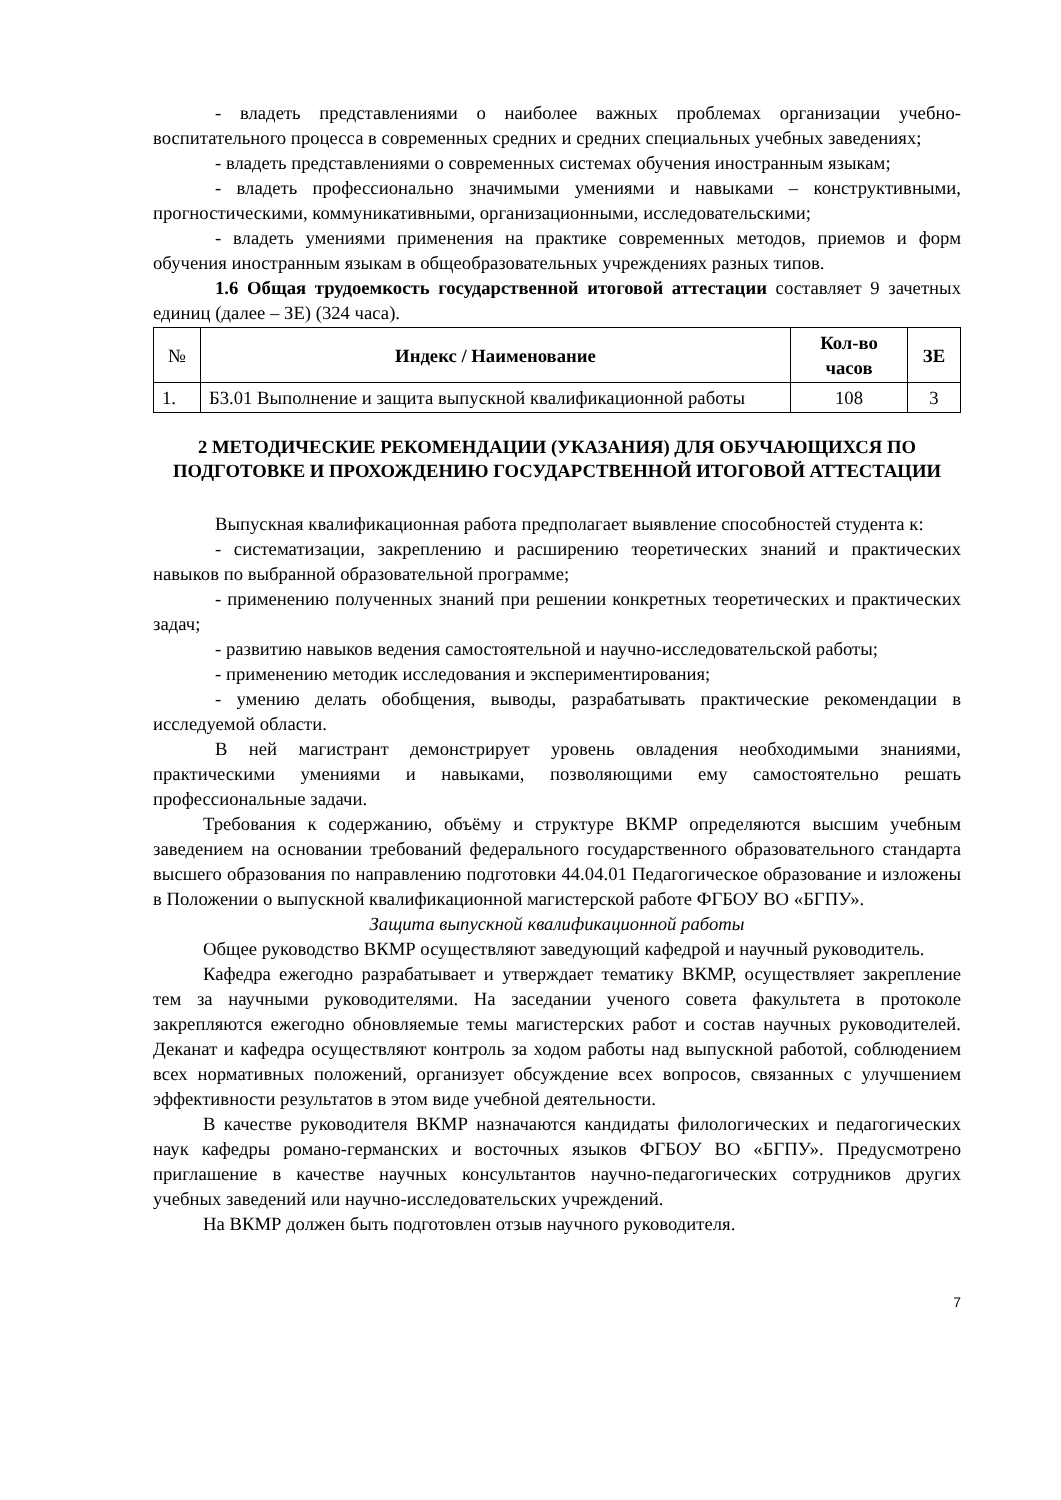- владеть представлениями о наиболее важных проблемах организации учебно-воспитательного процесса в современных средних и средних специальных учебных заведениях;
- владеть представлениями о современных системах обучения иностранным языкам;
- владеть профессионально значимыми умениями и навыками – конструктивными, прогностическими, коммуникативными, организационными, исследовательскими;
- владеть умениями применения на практике современных методов, приемов и форм обучения иностранным языкам в общеобразовательных учреждениях разных типов.
1.6 Общая трудоемкость государственной итоговой аттестации составляет 9 зачетных единиц (далее – ЗЕ) (324 часа).
| № | Индекс / Наименование | Кол-во часов | ЗЕ |
| --- | --- | --- | --- |
| 1. | Б3.01 Выполнение и защита выпускной квалификационной работы | 108 | 3 |
2 МЕТОДИЧЕСКИЕ РЕКОМЕНДАЦИИ (УКАЗАНИЯ) ДЛЯ ОБУЧАЮЩИХСЯ ПО ПОДГОТОВКЕ И ПРОХОЖДЕНИЮ ГОСУДАРСТВЕННОЙ ИТОГОВОЙ АТТЕСТАЦИИ
Выпускная квалификационная работа предполагает выявление способностей студента к:
- систематизации, закреплению и расширению теоретических знаний и практических навыков по выбранной образовательной программе;
- применению полученных знаний при решении конкретных теоретических и практических задач;
- развитию навыков ведения самостоятельной и научно-исследовательской работы;
- применению методик исследования и экспериментирования;
- умению делать обобщения, выводы, разрабатывать практические рекомендации в исследуемой области.
В ней магистрант демонстрирует уровень овладения необходимыми знаниями, практическими умениями и навыками, позволяющими ему самостоятельно решать профессиональные задачи.
Требования к содержанию, объёму и структуре ВКМР определяются высшим учебным заведением на основании требований федерального государственного образовательного стандарта высшего образования по направлению подготовки 44.04.01 Педагогическое образование и изложены в Положении о выпускной квалификационной магистерской работе ФГБОУ ВО «БГПУ».
Защита выпускной квалификационной работы
Общее руководство ВКМР осуществляют заведующий кафедрой и научный руководитель.
Кафедра ежегодно разрабатывает и утверждает тематику ВКМР, осуществляет закрепление тем за научными руководителями. На заседании ученого совета факультета в протоколе закрепляются ежегодно обновляемые темы магистерских работ и состав научных руководителей. Деканат и кафедра осуществляют контроль за ходом работы над выпускной работой, соблюдением всех нормативных положений, организует обсуждение всех вопросов, связанных с улучшением эффективности результатов в этом виде учебной деятельности.
В качестве руководителя ВКМР назначаются кандидаты филологических и педагогических наук кафедры романо-германских и восточных языков ФГБОУ ВО «БГПУ». Предусмотрено приглашение в качестве научных консультантов научно-педагогических сотрудников других учебных заведений или научно-исследовательских учреждений.
На ВКМР должен быть подготовлен отзыв научного руководителя.
7